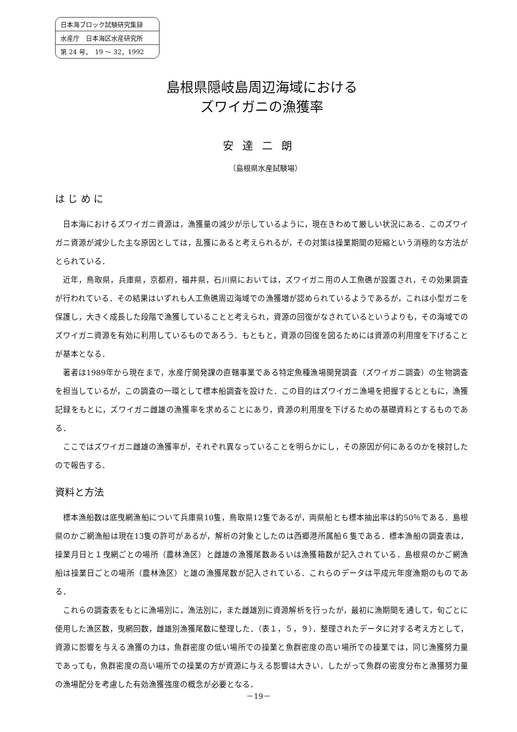日本海ブロック試験研究集録
水産庁　日本海区水産研究所
第 24 号，　19 ～ 32，1992
島根県隠岐島周辺海域における
ズワイガニの漁獲率
安達二朗
（島根県水産試験場）
は じ め に
日本海におけるズワイガニ資源は，漁獲量の減少が示しているように，現在きわめて厳しい状況にある．このズワイガニ資源が減少した主な原因としては，乱獲にあると考えられるが，その対策は操業期間の短縮という消極的な方法がとられている．
近年，鳥取県，兵庫県，京都府，福井県，石川県においては，ズワイガニ用の人工魚礁が設置され，その効果調査が行われている．その結果はいずれも人工魚礁周辺海域での漁獲増が認められているようであるが，これは小型ガニを保護し，大きく成長した段階で漁獲していることと考えられ，資源の回復がなされているというよりも，その海域でのズワイガニ資源を有効に利用しているものであろう．もともと，資源の回復を図るためには資源の利用度を下げることが基本となる．
著者は1989年から現在まで，水産庁開発課の直轄事業である特定魚種漁場開発調査（ズワイガニ調査）の生物調査を担当しているが，この調査の一環として標本船調査を設けた．この目的はズワイガニ漁場を把握するとともに，漁獲記録をもとに，ズワイガニ雌雄の漁獲率を求めることにあり，資源の利用度を下げるための基礎資料とするものである．
ここではズワイガニ雌雄の漁獲率が，それぞれ異なっていることを明らかにし，その原因が何にあるのかを検討したので報告する．
資料と方法
標本漁船数は底曳網漁船について兵庫県10隻，鳥取県12隻であるが，両県船とも標本抽出率は約50％である．島根県のかご網漁船は現在13隻の許可があるが，解析の対象としたのは西郷港所属船６隻である．標本漁船の調査表は，操業月日と１曳網ごとの場所（農林漁区）と雌雄の漁獲尾数あるいは漁獲箱数が記入されている．島根県のかご網漁船は操業日ごとの場所（農林漁区）と雄の漁獲尾数が記入されている．これらのデータは平成元年度漁期のものである．
これらの調査表をもとに漁場別に，漁法別に，また雌雄別に資源解析を行ったが，最初に漁期間を通して，旬ごとに使用した漁区数，曳網回数，雌雄別漁獲尾数に整理した．（表１，５，９）．整理されたデータに対する考え方として，資源に影響を与える漁獲の力は，魚群密度の低い場所での操業と魚群密度の高い場所での操業では，同じ漁獲努力量であっても，魚群密度の高い場所での操業の方が資源に与える影響は大きい．したがって魚群の密度分布と漁獲努力量の漁場配分を考慮した有効漁獲強度の概念が必要となる．
－19－